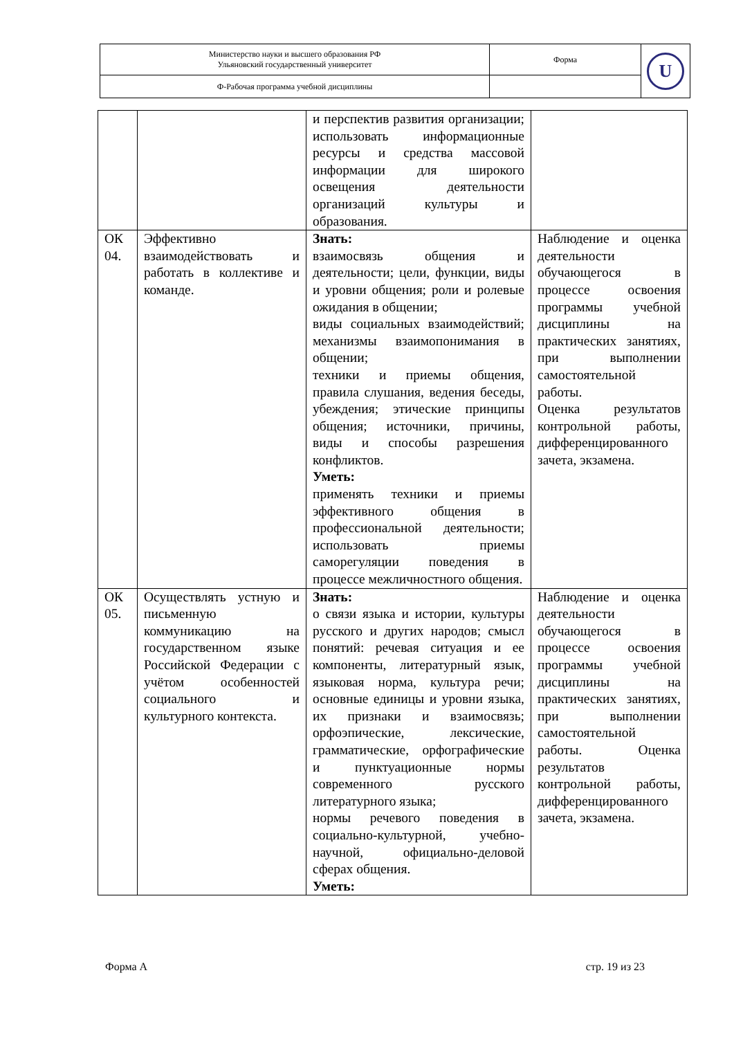| Министерство науки и высшего образования РФ Ульяновский государственный университет | Форма | U |
| Ф-Рабочая программа учебной дисциплины | | |
| | | и перспектив развития организации; использовать информационные ресурсы и средства массовой информации для широкого освещения деятельности организаций культуры и образования. | |
| ОК 04. | Эффективно взаимодействовать и работать в коллективе и команде. | Знать: взаимосвязь общения и деятельности; цели, функции, виды и уровни общения; роли и ролевые ожидания в общении; виды социальных взаимодействий; механизмы взаимопонимания в общении; техники и приемы общения, правила слушания, ведения беседы, убеждения; этические принципы общения; источники, причины, виды и способы разрешения конфликтов. Уметь: применять техники и приемы эффективного общения в профессиональной деятельности; использовать приемы саморегуляции поведения в процессе межличностного общения. | Наблюдение и оценка деятельности обучающегося в процессе освоения программы учебной дисциплины на практических занятиях, при выполнении самостоятельной работы. Оценка результатов контрольной работы, дифференцированного зачета, экзамена. |
| ОК 05. | Осуществлять устную и письменную коммуникацию на государственном языке Российской Федерации с учётом особенностей социального и культурного контекста. | Знать: о связи языка и истории, культуры русского и других народов; смысл понятий: речевая ситуация и ее компоненты, литературный язык, языковая норма, культура речи; основные единицы и уровни языка, их признаки и взаимосвязь; орфоэпические, лексические, грамматические, орфографические и пунктуационные нормы современного русского литературного языка; нормы речевого поведения в социально-культурной, учебно-научной, официально-деловой сферах общения. Уметь: | Наблюдение и оценка деятельности обучающегося в процессе освоения программы учебной дисциплины на практических занятиях, при выполнении самостоятельной работы. Оценка результатов контрольной работы, дифференцированного зачета, экзамена. |
Форма А стр. 19 из 23